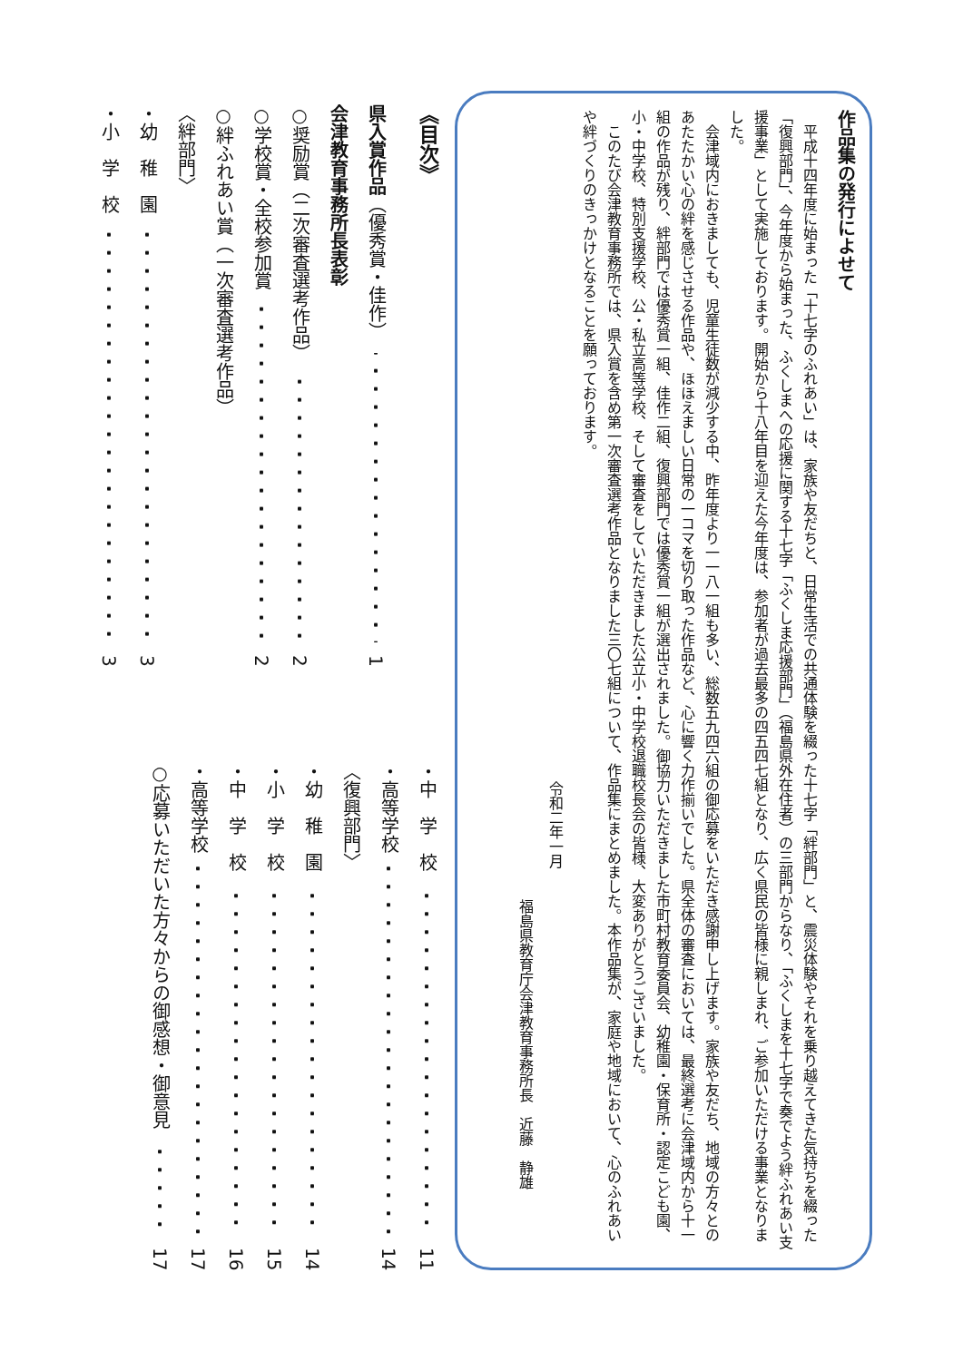作品集の発行によせて
平成十四年度に始まった「十七字のふれあい」は、家族や友だちと、日常生活での共通体験を綴った十七字「絆部門」と、震災体験やそれを乗り越えてきた気持ちを綴った「復興部門」、今年度から始まった、ふくしまへの応援に関する十七字「ふくしま応援部門」（福島県外在住者）の三部門からなり、「ふくしまを十七字で奏でよう絆ふれあい支援事業」として実施しております。開始から十八年目を迎えた今年度は、参加者が過去最多の四五四七組となり、広く県民の皆様に親しまれ、ご参加いただける事業となりました。
会津域内におきましても、児童生徒数が減少する中、昨年度より一一八一組も多い、総数五九四六組の御応募をいただき感謝申し上げます。家族や友だち、地域の方々とのあたたかい心の絆を感じさせる作品や、ほほえましい日常の一コマを切り取った作品など、心に響く力作揃いでした。県全体の審査においては、最終選考に会津域内から十一組の作品が残り、絆部門では優秀賞一組、佳作二組、復興部門では優秀賞一組が選出されました。御協力いただきました市町村教育委員会、幼稚園・保育所・認定こども園、小・中学校、特別支援学校、公・私立高等学校、そして審査をしていただきました公立小・中学校退職校長会の皆様、大変ありがとうございました。
このたび会津教育事務所では、県入賞を含め第一次審査選考作品となりました三〇七組について、作品集にまとめました。本作品集が、家庭や地域において、心のふれあいや絆づくりのきっかけとなることを願っております。
令和二年一月
福島県教育庁会津教育事務所長　近藤　静雄
《目次》
県入賞作品 （優秀賞・佳作） 1
会津教育事務所長表彰
○奨励賞（二次審査選考作品） 2
○学校賞・全校参加賞 2
○絆ふれあい賞（一次審査選考作品）
〈絆部門〉
・幼　稚　園 3
・小　学　校 3
・中　学　校 11
・高等学校 14
〈復興部門〉
・幼　稚　園 14
・小　学　校 15
・中　学　校 16
・高等学校 17
○応募いただいた方々からの御感想・御意見 17